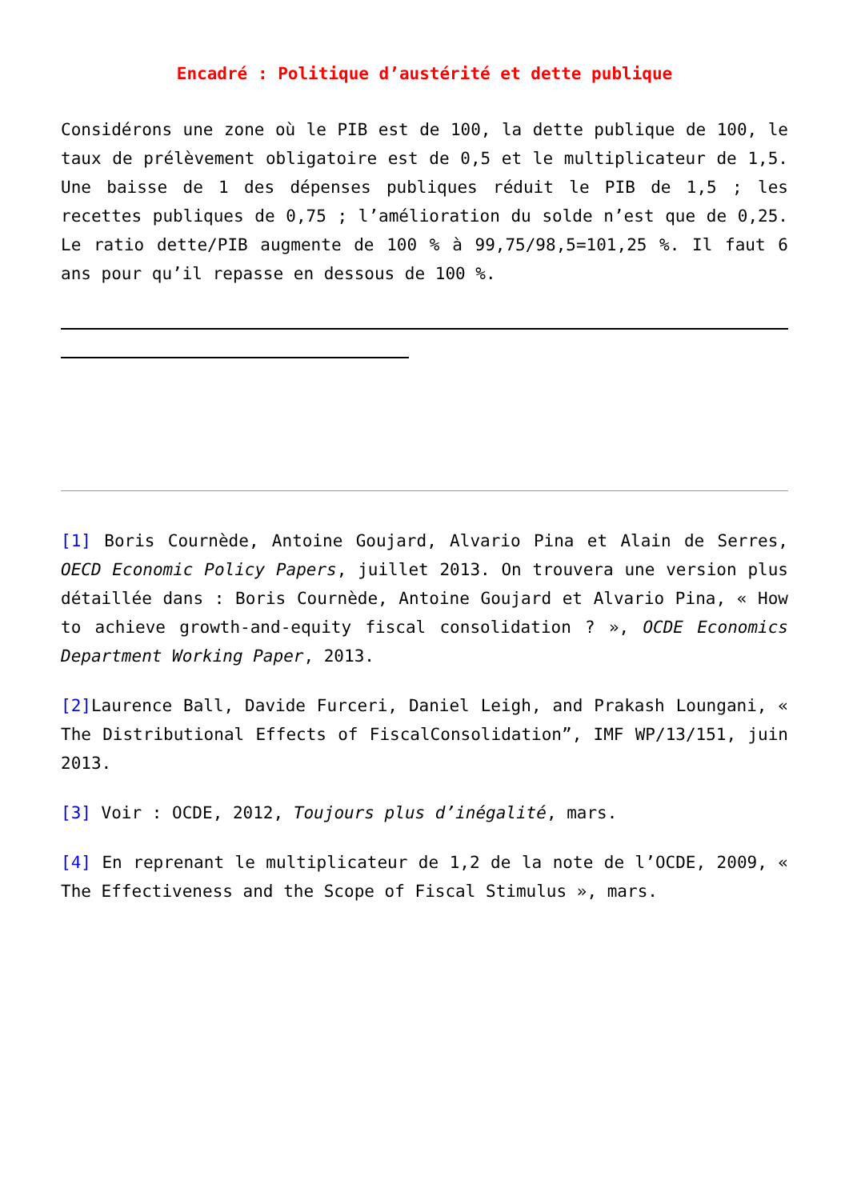Encadré : Politique d’austérité et dette publique
Considérons une zone où le PIB est de 100, la dette publique de 100, le taux de prélèvement obligatoire est de 0,5 et le multiplicateur de 1,5. Une baisse de 1 des dépenses publiques réduit le PIB de 1,5 ; les recettes publiques de 0,75 ; l’amélioration du solde n’est que de 0,25. Le ratio dette/PIB augmente de 100 % à 99,75/98,5=101,25 %. Il faut 6 ans pour qu’il repasse en dessous de 100 %.
[1] Boris Cournède, Antoine Goujard, Alvario Pina et Alain de Serres, OECD Economic Policy Papers, juillet 2013. On trouvera une version plus détaillée dans : Boris Cournède, Antoine Goujard et Alvario Pina, « How to achieve growth-and-equity fiscal consolidation ? », OCDE Economics Department Working Paper, 2013.
[2] Laurence Ball, Davide Furceri, Daniel Leigh, and Prakash Loungani, « The Distributional Effects of FiscalConsolidation”, IMF WP/13/151, juin 2013.
[3] Voir : OCDE, 2012, Toujours plus d’inégalité, mars.
[4] En reprenant le multiplicateur de 1,2 de la note de l’OCDE, 2009, « The Effectiveness and the Scope of Fiscal Stimulus », mars.